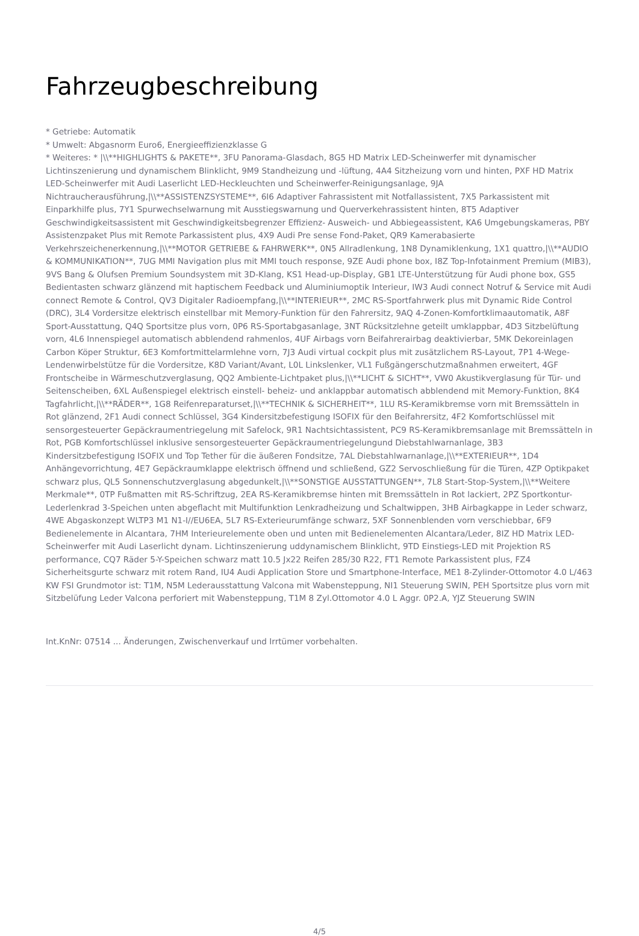Fahrzeugbeschreibung
* Getriebe: Automatik
* Umwelt: Abgasnorm Euro6, Energieeffizienzklasse G
* Weiteres: * |\\**HIGHLIGHTS & PAKETE**, 3FU Panorama-Glasdach, 8G5 HD Matrix LED-Scheinwerfer mit dynamischer Lichtinszenierung und dynamischem Blinklicht, 9M9 Standheizung und -lüftung, 4A4 Sitzheizung vorn und hinten, PXF HD Matrix LED-Scheinwerfer mit Audi Laserlicht LED-Heckleuchten und Scheinwerfer-Reinigungsanlage, 9JA Nichtraucherausführung,|\\**ASSISTENZSYSTEME**, 6I6 Adaptiver Fahrassistent mit Notfallassistent, 7X5 Parkassistent mit Einparkhilfe plus, 7Y1 Spurwechselwarnung mit Ausstiegswarnung und Querverkehrassistent hinten, 8T5 Adaptiver Geschwindigkeitsassistent mit Geschwindigkeitsbegrenzer Effizienz- Ausweich- und Abbiegeassistent, KA6 Umgebungskameras, PBY Assistenzpaket Plus mit Remote Parkassistent plus, 4X9 Audi Pre sense Fond-Paket, QR9 Kamerabasierte Verkehrszeichenerkennung,|\\**MOTOR GETRIEBE & FAHRWERK**, 0N5 Allradlenkung, 1N8 Dynamiklenkung, 1X1 quattro,|\\**AUDIO & KOMMUNIKATION**, 7UG MMI Navigation plus mit MMI touch response, 9ZE Audi phone box, I8Z Top-Infotainment Premium (MIB3), 9VS Bang & Olufsen Premium Soundsystem mit 3D-Klang, KS1 Head-up-Display, GB1 LTE-Unterstützung für Audi phone box, GS5 Bedientasten schwarz glänzend mit haptischem Feedback und Aluminiumoptik Interieur, IW3 Audi connect Notruf & Service mit Audi connect Remote & Control, QV3 Digitaler Radioempfang,|\\**INTERIEUR**, 2MC RS-Sportfahrwerk plus mit Dynamic Ride Control (DRC), 3L4 Vordersitze elektrisch einstellbar mit Memory-Funktion für den Fahrersitz, 9AQ 4-Zonen-Komfortklimaautomatik, A8F Sport-Ausstattung, Q4Q Sportsitze plus vorn, 0P6 RS-Sportabgasanlage, 3NT Rücksitzlehne geteilt umklappbar, 4D3 Sitzbelüftung vorn, 4L6 Innenspiegel automatisch abblendend rahmenlos, 4UF Airbags vorn Beifahrerairbag deaktivierbar, 5MK Dekoreinlagen Carbon Köper Struktur, 6E3 Komfortmittelarmlehne vorn, 7J3 Audi virtual cockpit plus mit zusätzlichem RS-Layout, 7P1 4-Wege-Lendenwirbelstütze für die Vordersitze, K8D Variant/Avant, L0L Linkslenker, VL1 Fußgängerschutzmaßnahmen erweitert, 4GF Frontscheibe in Wärmeschutzverglasung, QQ2 Ambiente-Lichtpaket plus,|\\**LICHT & SICHT**, VW0 Akustikverglasung für Tür- und Seitenscheiben, 6XL Außenspiegel elektrisch einstell- beheiz- und anklappbar automatisch abblendend mit Memory-Funktion, 8K4 Tagfahrlicht,|\\**RÄDER**, 1G8 Reifenreparaturset,|\\**TECHNIK & SICHERHEIT**, 1LU RS-Keramikbremse vorn mit Bremssätteln in Rot glänzend, 2F1 Audi connect Schlüssel, 3G4 Kindersitzbefestigung ISOFIX für den Beifahrersitz, 4F2 Komfortschlüssel mit sensorgesteuerter Gepäckraumentriegelung mit Safelock, 9R1 Nachtsichtassistent, PC9 RS-Keramikbremsanlage mit Bremssätteln in Rot, PGB Komfortschlüssel inklusive sensorgesteuerter Gepäckraumentriegelungund Diebstahlwarnanlage, 3B3 Kindersitzbefestigung ISOFIX und Top Tether für die äußeren Fondsitze, 7AL Diebstahlwarnanlage,|\\**EXTERIEUR**, 1D4 Anhängevorrichtung, 4E7 Gepäckraumklappe elektrisch öffnend und schließend, GZ2 Servoschließung für die Türen, 4ZP Optikpaket schwarz plus, QL5 Sonnenschutzverglasung abgedunkelt,|\\**SONSTIGE AUSSTATTUNGEN**, 7L8 Start-Stop-System,|\\**Weitere Merkmale**, 0TP Fußmatten mit RS-Schriftzug, 2EA RS-Keramikbremse hinten mit Bremssätteln in Rot lackiert, 2PZ Sportkontur-Lederlenkrad 3-Speichen unten abgeflacht mit Multifunktion Lenkradheizung und Schaltwippen, 3HB Airbagkappe in Leder schwarz, 4WE Abgaskonzept WLTP3 M1 N1-I//EU6EA, 5L7 RS-Exterieurumfänge schwarz, 5XF Sonnenblenden vorn verschiebbar, 6F9 Bedienelemente in Alcantara, 7HM Interieurelemente oben und unten mit Bedienelementen Alcantara/Leder, 8IZ HD Matrix LED-Scheinwerfer mit Audi Laserlicht dynam. Lichtinszenierung uddynamischem Blinklicht, 9TD Einstiegs-LED mit Projektion RS performance, CQ7 Räder 5-Y-Speichen schwarz matt 10.5 Jx22 Reifen 285/30 R22, FT1 Remote Parkassistent plus, FZ4 Sicherheitsgurte schwarz mit rotem Rand, IU4 Audi Application Store und Smartphone-Interface, ME1 8-Zylinder-Ottomotor 4.0 L/463 KW FSI Grundmotor ist: T1M, N5M Lederausstattung Valcona mit Wabensteppung, NI1 Steuerung SWIN, PEH Sportsitze plus vorn mit Sitzbelüfung Leder Valcona perforiert mit Wabensteppung, T1M 8 Zyl.Ottomotor 4.0 L Aggr. 0P2.A, YJZ Steuerung SWIN
Int.KnNr: 07514 ... Änderungen, Zwischenverkauf und Irrtümer vorbehalten.
4/5